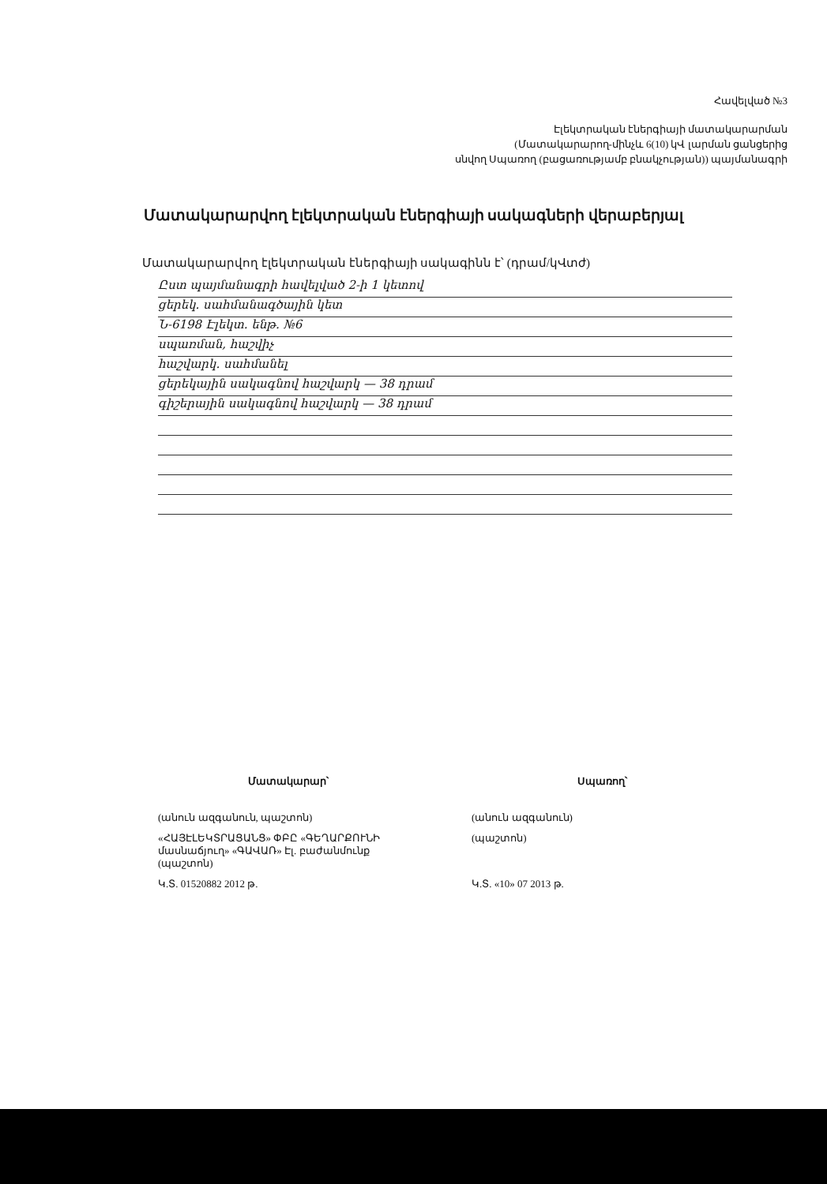Հավելված №3
Էլեկտրական էներգիայի մատակարարման
(Մատակարարող-մինչև 6(10) կՎ լարման ցանցերից
սնվող Սպառող (բացառությամբ բնակչության)) պայմանագրի
Մատակարարվող էլեկտրական էներգիայի սակագների վերաբերյալ
Մատակարարվող էլեկտրական էներգիայի սակագինն է՝ (դրամ/կՎտժ)
Ըստ պայմանագրի հավելված 2-ի 1 կետով
ցերեկ. սահմանագծային կետ
Ն-6198 Էլեկտ. ենթ. №6
սպառման, հաշվիչ
հաշվարկ. սահմանել
ցերեկային սակագնով հաշվարկ — 38 դրամ
գիշերային սակագնով հաշվարկ — 38 դրամ
Մատակարար՝ Սպառող՝
(անուն ազգանուն, պաշտոն) (անուն ազգանուն)
«ՀԱՅԷԼԵԿՏՐԱՑԱՆՑ» ՓԲԸ «ԳԵՂԱՐՔՈՒՆԻ մասնաճյուղ» «ԳԱՎԱՌ» Էլ. բաժանմունք (պաշտոն)
(պաշտոն)
Կ.Տ. 01520882 2012 թ. Կ.Տ. «10» 07 2013 թ.